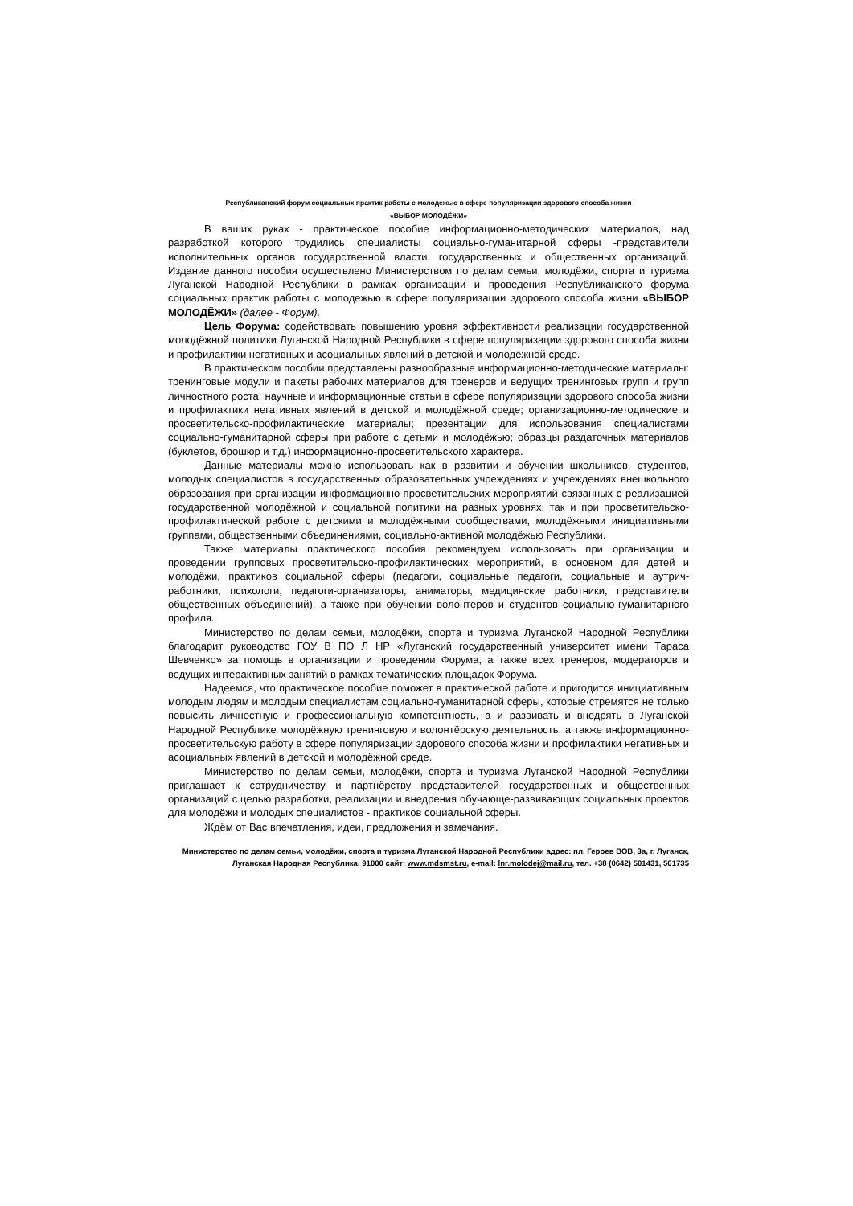Республиканский форум социальных практик работы с молодежью в сфере популяризации здорового способа жизни
«ВЫБОР МОЛОДЁЖИ»
В ваших руках - практическое пособие информационно-методических материалов, над разработкой которого трудились специалисты социально-гуманитарной сферы -представители исполнительных органов государственной власти, государственных и общественных организаций. Издание данного пособия осуществлено Министерством по делам семьи, молодёжи, спорта и туризма Луганской Народной Республики в рамках организации и проведения Республиканского форума социальных практик работы с молодежью в сфере популяризации здорового способа жизни «ВЫБОР МОЛОДЁЖИ» (далее - Форум).
Цель Форума: содействовать повышению уровня эффективности реализации государственной молодёжной политики Луганской Народной Республики в сфере популяризации здорового способа жизни и профилактики негативных и асоциальных явлений в детской и молодёжной среде.
В практическом пособии представлены разнообразные информационно-методические материалы: тренинговые модули и пакеты рабочих материалов для тренеров и ведущих тренинговых групп и групп личностного роста; научные и информационные статьи в сфере популяризации здорового способа жизни и профилактики негативных явлений в детской и молодёжной среде; организационно-методические и просветительско-профилактические материалы; презентации для использования специалистами социально-гуманитарной сферы при работе с детьми и молодёжью; образцы раздаточных материалов (буклетов, брошюр и т.д.) информационно-просветительского характера.
Данные материалы можно использовать как в развитии и обучении школьников, студентов, молодых специалистов в государственных образовательных учреждениях и учреждениях внешкольного образования при организации информационно-просветительских мероприятий связанных с реализацией государственной молодёжной и социальной политики на разных уровнях, так и при просветительско-профилактической работе с детскими и молодёжными сообществами, молодёжными инициативными группами, общественными объединениями, социально-активной молодёжью Республики.
Также материалы практического пособия рекомендуем использовать при организации и проведении групповых просветительско-профилактических мероприятий, в основном для детей и молодёжи, практиков социальной сферы (педагоги, социальные педагоги, социальные и аутрич-работники, психологи, педагоги-организаторы, аниматоры, медицинские работники, представители общественных объединений), а также при обучении волонтёров и студентов социально-гуманитарного профиля.
Министерство по делам семьи, молодёжи, спорта и туризма Луганской Народной Республики благодарит руководство ГОУ В ПО Л НР «Луганский государственный университет имени Тараса Шевченко» за помощь в организации и проведении Форума, а также всех тренеров, модераторов и ведущих интерактивных занятий в рамках тематических площадок Форума.
Надеемся, что практическое пособие поможет в практической работе и пригодится инициативным молодым людям и молодым специалистам социально-гуманитарной сферы, которые стремятся не только повысить личностную и профессиональную компетентность, а и развивать и внедрять в Луганской Народной Республике молодёжную тренинговую и волонтёрскую деятельность, а также информационно-просветительскую работу в сфере популяризации здорового способа жизни и профилактики негативных и асоциальных явлений в детской и молодёжной среде.
Министерство по делам семьи, молодёжи, спорта и туризма Луганской Народной Республики приглашает к сотрудничеству и партнёрству представителей государственных и общественных организаций с целью разработки, реализации и внедрения обучающе-развивающих социальных проектов для молодёжи и молодых специалистов - практиков социальной сферы.
Ждём от Вас впечатления, идеи, предложения и замечания.
Министерство по делам семьи, молодёжи, спорта и туризма Луганской Народной Республики адрес: пл. Героев ВОВ, 3а, г. Луганск, Луганская Народная Республика, 91000 сайт: www.mdsmst.ru, e-mail: lnr.molodej@mail.ru, тел. +38 (0642) 501431, 501735